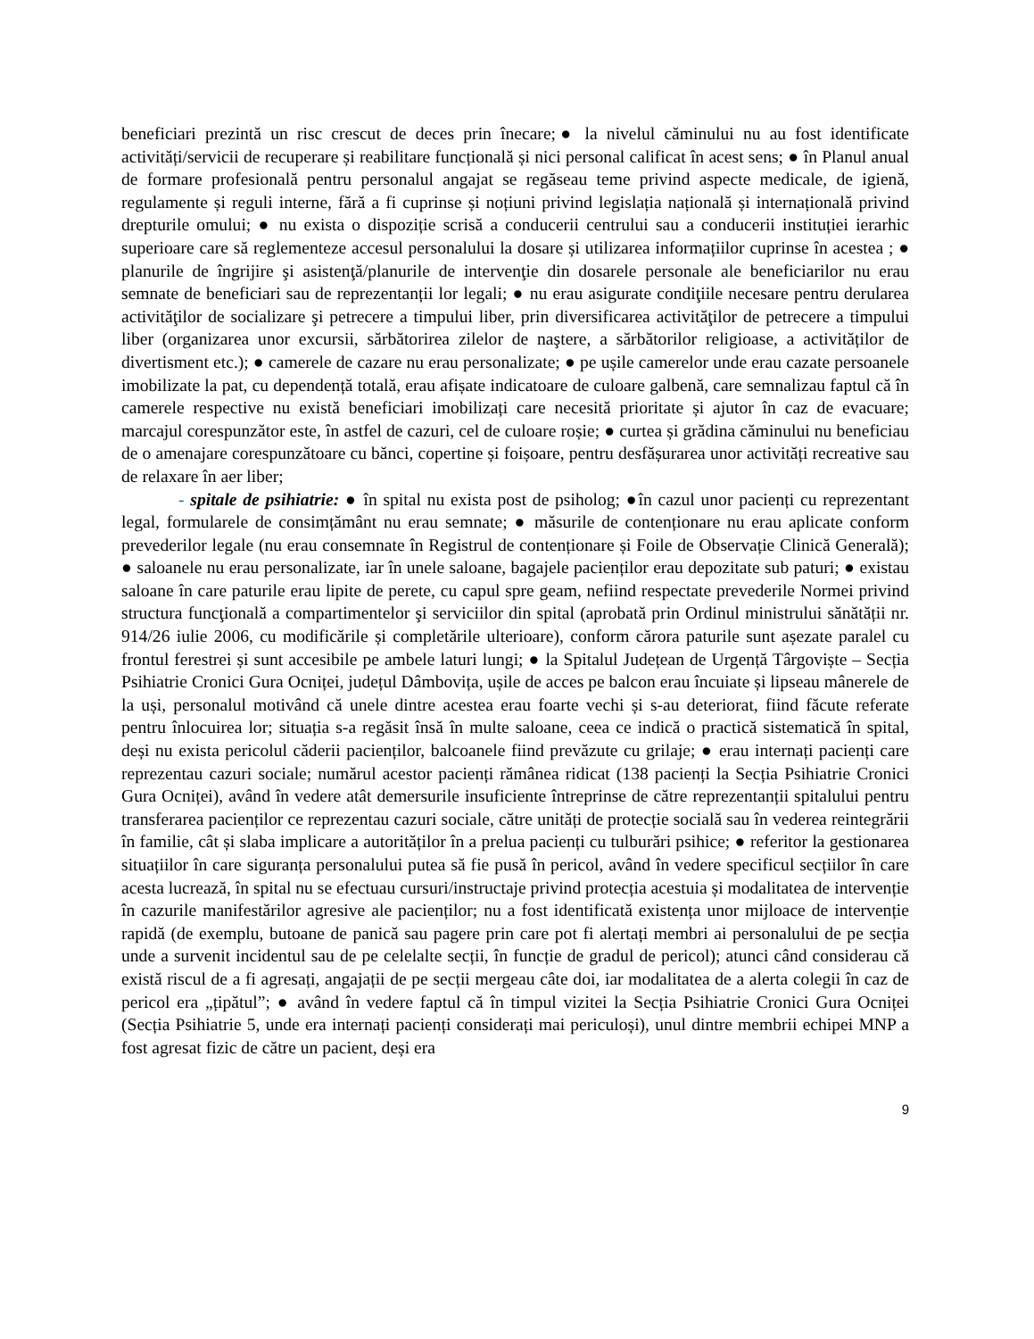beneficiari prezintă un risc crescut de deces prin înecare;● la nivelul căminului nu au fost identificate activități/servicii de recuperare și reabilitare funcțională și nici personal calificat în acest sens; ● în Planul anual de formare profesională pentru personalul angajat se regăseau teme privind aspecte medicale, de igienă, regulamente și reguli interne, fără a fi cuprinse și noțiuni privind legislația națională și internațională privind drepturile omului; ● nu exista o dispoziție scrisă a conducerii centrului sau a conducerii instituției ierarhic superioare care să reglementeze accesul personalului la dosare și utilizarea informațiilor cuprinse în acestea ; ● planurile de îngrijire şi asistenţă/planurile de intervenţie din dosarele personale ale beneficiarilor nu erau semnate de beneficiari sau de reprezentanții lor legali; ● nu erau asigurate condiţiile necesare pentru derularea activităţilor de socializare şi petrecere a timpului liber, prin diversificarea activităţilor de petrecere a timpului liber (organizarea unor excursii, sărbătorirea zilelor de naştere, a sărbătorilor religioase, a activităților de divertisment etc.); ● camerele de cazare nu erau personalizate; ● pe ușile camerelor unde erau cazate persoanele imobilizate la pat, cu dependență totală, erau afișate indicatoare de culoare galbenă, care semnalizau faptul că în camerele respective nu există beneficiari imobilizați care necesită prioritate și ajutor în caz de evacuare; marcajul corespunzător este, în astfel de cazuri, cel de culoare roșie; ● curtea și grădina căminului nu beneficiau de o amenajare corespunzătoare cu bănci, copertine și foișoare, pentru desfășurarea unor activități recreative sau de relaxare în aer liber;
- spitale de psihiatrie: ● în spital nu exista post de psiholog; ●în cazul unor pacienți cu reprezentant legal, formularele de consimțământ nu erau semnate; ● măsurile de contenționare nu erau aplicate conform prevederilor legale (nu erau consemnate în Registrul de contenționare și Foile de Observație Clinică Generală); ● saloanele nu erau personalizate, iar în unele saloane, bagajele pacienților erau depozitate sub paturi; ● existau saloane în care paturile erau lipite de perete, cu capul spre geam, nefiind respectate prevederile Normei privind structura funcţională a compartimentelor şi serviciilor din spital (aprobată prin Ordinul ministrului sănătății nr. 914/26 iulie 2006, cu modificările și completările ulterioare), conform cărora paturile sunt așezate paralel cu frontul ferestrei și sunt accesibile pe ambele laturi lungi; ● la Spitalul Județean de Urgență Târgoviște – Secția Psihiatrie Cronici Gura Ocniței, județul Dâmbovița, ușile de acces pe balcon erau încuiate și lipseau mânerele de la uși, personalul motivând că unele dintre acestea erau foarte vechi și s-au deteriorat, fiind făcute referate pentru înlocuirea lor; situația s-a regăsit însă în multe saloane, ceea ce indică o practică sistematică în spital, deși nu exista pericolul căderii pacienților, balcoanele fiind prevăzute cu grilaje; ● erau internați pacienți care reprezentau cazuri sociale; numărul acestor pacienți rămânea ridicat (138 pacienți la Secția Psihiatrie Cronici Gura Ocniței), având în vedere atât demersurile insuficiente întreprinse de către reprezentanții spitalului pentru transferarea pacienților ce reprezentau cazuri sociale, către unități de protecție socială sau în vederea reintegrării în familie, cât și slaba implicare a autorităților în a prelua pacienți cu tulburări psihice; ● referitor la gestionarea situațiilor în care siguranța personalului putea să fie pusă în pericol, având în vedere specificul secțiilor în care acesta lucrează, în spital nu se efectuau cursuri/instructaje privind protecția acestuia și modalitatea de intervenție în cazurile manifestărilor agresive ale pacienților; nu a fost identificată existența unor mijloace de intervenție rapidă (de exemplu, butoane de panică sau pagere prin care pot fi alertați membri ai personalului de pe secția unde a survenit incidentul sau de pe celelalte secții, în funcție de gradul de pericol); atunci când considerau că există riscul de a fi agresați, angajații de pe secții mergeau câte doi, iar modalitatea de a alerta colegii în caz de pericol era „țipătul”; ● având în vedere faptul că în timpul vizitei la Secția Psihiatrie Cronici Gura Ocniței (Secția Psihiatrie 5, unde era internați pacienți considerați mai periculoși), unul dintre membrii echipei MNP a fost agresat fizic de către un pacient, deși era
9